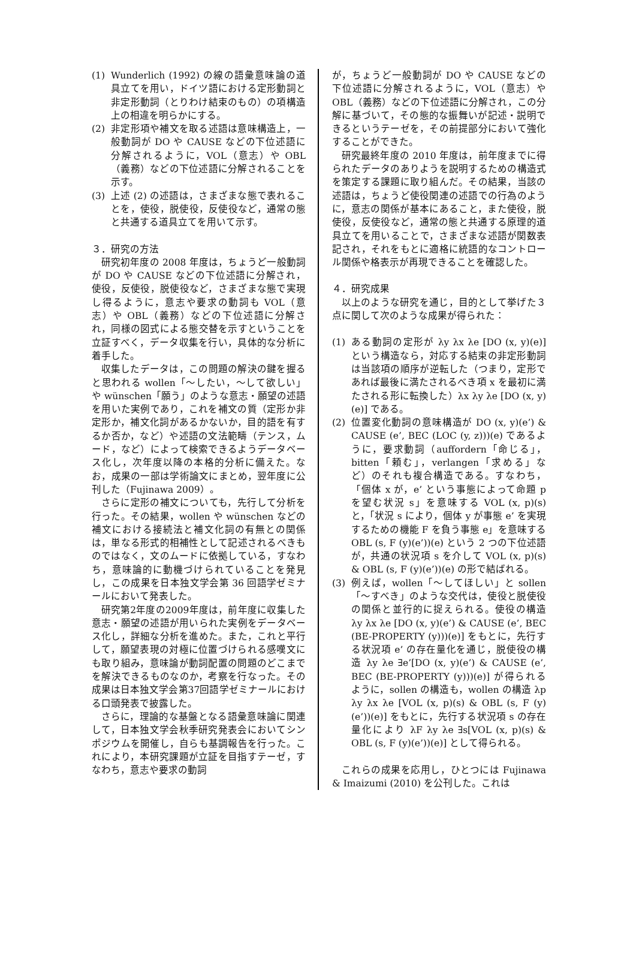(1) Wunderlich (1992) の線の語彙意味論の道具立てを用い，ドイツ語における定形動詞と非定形動詞（とりわけ結束のもの）の項構造上の相違を明らかにする。
(2) 非定形項や補文を取る述語は意味構造上，一般動詞が DO や CAUSE などの下位述語に分解されるように，VOL（意志）や OBL（義務）などの下位述語に分解されることを示す。
(3) 上述 (2) の述語は，さまざまな態で表れることを，使役，脱使役，反使役など，通常の態と共通する道具立てを用いて示す。
３．研究の方法
研究初年度の 2008 年度は，ちょうど一般動詞が DO や CAUSE などの下位述語に分解され，使役，反使役，脱使役など，さまざまな態で実現し得るように，意志や要求の動詞も VOL（意志）や OBL（義務）などの下位述語に分解され，同様の図式による態交替を示すということを立証すべく，データ収集を行い，具体的な分析に着手した。
収集したデータは，この問題の解決の鍵を握ると思われる wollen「〜したい，〜して欲しい」や wünschen「願う」のような意志・願望の述語を用いた実例であり，これを補文の質（定形か非定形か，補文化詞があるかないか，目的語を有するか否か，など）や述語の文法範疇（テンス，ムード，など）によって検索できるようデータベース化し，次年度以降の本格的分析に備えた。なお，成果の一部は学術論文にまとめ，翌年度に公刊した（Fujinawa 2009）。
さらに定形の補文についても，先行して分析を行った。その結果，wollen や wünschen などの補文における接続法と補文化詞の有無との関係は，単なる形式的相補性として記述されるべきものではなく，文のムードに依拠している，すなわち，意味論的に動機づけられていることを発見し，この成果を日本独文学会第 36 回語学ゼミナールにおいて発表した。
研究第2年度の2009年度は，前年度に収集した意志・願望の述語が用いられた実例をデータベース化し，詳細な分析を進めた。また，これと平行して，願望表現の対極に位置づけられる感嘆文にも取り組み，意味論が動詞配置の問題のどこまでを解決できるものなのか，考察を行なった。その成果は日本独文学会第37回語学ゼミナールにおける口頭発表で披露した。
さらに，理論的な基盤となる語彙意味論に関連して，日本独文学会秋季研究発表会においてシンポジウムを開催し，自らも基調報告を行った。これにより，本研究課題が立証を目指すテーゼ，すなわち，意志や要求の動詞
が，ちょうど一般動詞が DO や CAUSE などの下位述語に分解されるように，VOL（意志）や OBL（義務）などの下位述語に分解され，この分解に基づいて，その態的な振舞いが記述・説明できるというテーゼを，その前提部分において強化することができた。
研究最終年度の 2010 年度は，前年度までに得られたデータのありようを説明するための構造式を策定する課題に取り組んだ。その結果，当該の述語は，ちょうど使役関連の述語での行為のように，意志の関係が基本にあること，また使役，脱使役，反使役など，通常の態と共通する原理的道具立てを用いることで，さまざまな述語が関数表記され，それをもとに適格に統語的なコントロール関係や格表示が再現できることを確認した。
４．研究成果
以上のような研究を通じ，目的として挙げた３点に関して次のような成果が得られた：
(1) ある動詞の定形が λy λx λe [DO (x, y)(e)] という構造なら，対応する結束の非定形動詞は当該項の順序が逆転した（つまり，定形であれば最後に満たされるべき項 x を最初に満たされる形に転換した）λx λy λe [DO (x, y)(e)] である。
(2) 位置変化動詞の意味構造が DO (x, y)(e’) & CAUSE (e’, BEC (LOC (y, z)))(e) であるように，要求動詞（auffordern「命じる」，bitten「頼む」，verlangen「求める」など）のそれも複合構造である。すなわち，「個体 x が，e’ という事態によって命題 p を望む状況 s」を意味する VOL (x, p)(s) と，「状況 s により，個体 y が事態 e’ を実現するための機能 F を負う事態 e」を意味する OBL (s, F (y)(e’))(e) という 2 つの下位述語が，共通の状況項 s を介して VOL (x, p)(s) & OBL (s, F (y)(e’))(e) の形で結ばれる。
(3) 例えば，wollen「〜してほしい」と sollen「〜すべき」のような交代は，使役と脱使役の関係と並行的に捉えられる。使役の構造 λy λx λe [DO (x, y)(e’) & CAUSE (e’, BEC (BE-PROPERTY (y)))(e)] をもとに，先行する状況項 e’ の存在量化を通じ，脱使役の構造 λy λe ∃e’[DO (x, y)(e’) & CAUSE (e’, BEC (BE-PROPERTY (y)))(e)] が得られるように，sollen の構造も，wollen の構造 λp λy λx λe [VOL (x, p)(s) & OBL (s, F (y)(e’))(e)] をもとに，先行する状況項 s の存在量化により λF λy λe ∃s[VOL (x, p)(s) & OBL (s, F (y)(e’))(e)] として得られる。
これらの成果を応用し，ひとつには Fujinawa & Imaizumi (2010) を公刊した。これは